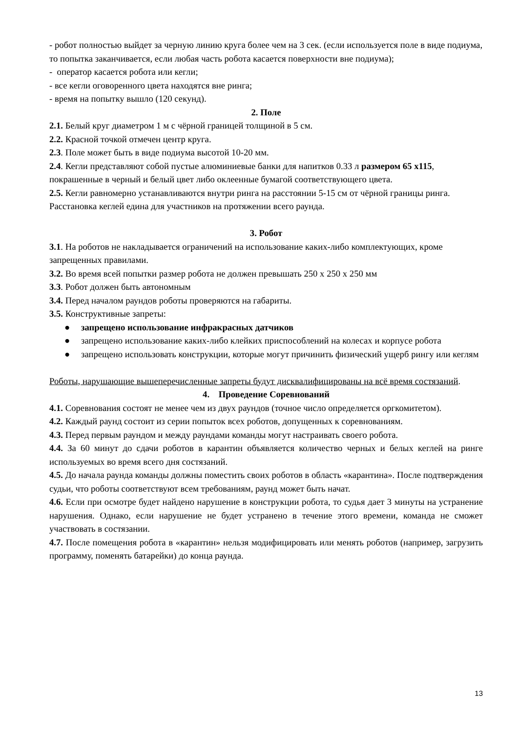- робот полностью выйдет за черную линию круга более чем на 3 сек. (если используется поле в виде подиума, то попытка заканчивается, если любая часть робота касается поверхности вне подиума);
- оператор касается робота или кегли;
- все кегли оговоренного цвета находятся вне ринга;
- время на попытку вышло (120 секунд).
2. Поле
2.1. Белый круг диаметром 1 м с чёрной границей толщиной в 5 см.
2.2. Красной точкой отмечен центр круга.
2.3. Поле может быть в виде подиума высотой 10-20 мм.
2.4. Кегли представляют собой пустые алюминиевые банки для напитков 0.33 л размером 65 x115, покрашенные в черный и белый цвет либо оклеенные бумагой соответствующего цвета.
2.5. Кегли равномерно устанавливаются внутри ринга на расстоянии 5-15 см от чёрной границы ринга. Расстановка кеглей едина для участников на протяжении всего раунда.
3. Робот
3.1. На роботов не накладывается ограничений на использование каких-либо комплектующих, кроме запрещенных правилами.
3.2. Во время всей попытки размер робота не должен превышать 250 x 250 x 250 мм
3.3. Робот должен быть автономным
3.4. Перед началом раундов роботы проверяются на габариты.
3.5. Конструктивные запреты:
● запрещено использование инфракрасных датчиков
● запрещено использование каких-либо клейких приспособлений на колесах и корпусе робота
● запрещено использовать конструкции, которые могут причинить физический ущерб рингу или кеглям
Роботы, нарушающие вышеперечисленные запреты будут дисквалифицированы на всё время состязаний.
4. Проведение Соревнований
4.1. Соревнования состоят не менее чем из двух раундов (точное число определяется оргкомитетом).
4.2. Каждый раунд состоит из серии попыток всех роботов, допущенных к соревнованиям.
4.3. Перед первым раундом и между раундами команды могут настраивать своего робота.
4.4. За 60 минут до сдачи роботов в карантин объявляется количество черных и белых кеглей на ринге используемых во время всего дня состязаний.
4.5. До начала раунда команды должны поместить своих роботов в область «карантина». После подтверждения судьи, что роботы соответствуют всем требованиям, раунд может быть начат.
4.6. Если при осмотре будет найдено нарушение в конструкции робота, то судья дает 3 минуты на устранение нарушения. Однако, если нарушение не будет устранено в течение этого времени, команда не сможет участвовать в состязании.
4.7. После помещения робота в «карантин» нельзя модифицировать или менять роботов (например, загрузить программу, поменять батарейки) до конца раунда.
13